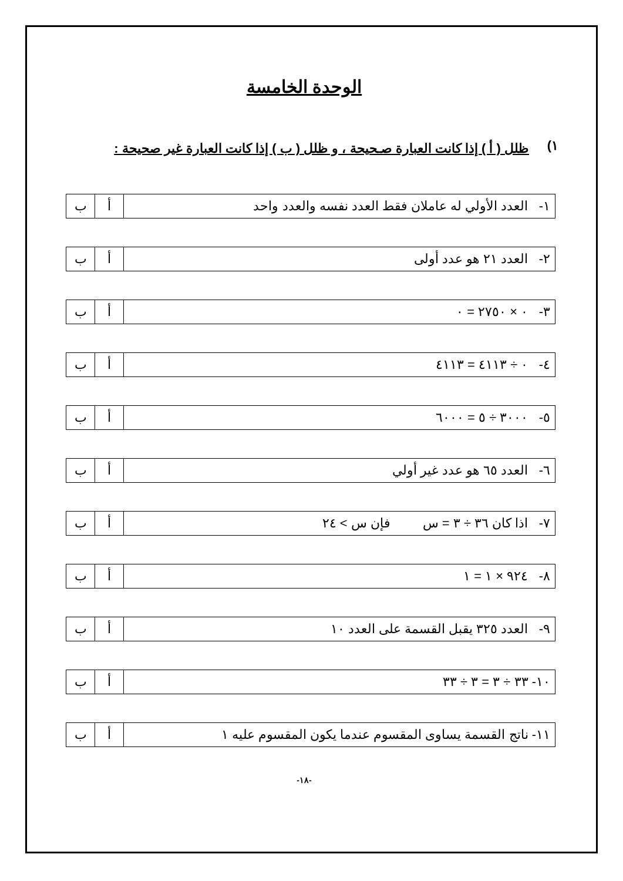الوحدة الخامسة
١)
ظلل ( أ ) إذا كانت العبارة صـحيحة ، و ظلل ( ب ) إذا كانت العبارة غير صحيحة :
| ١- العدد الأولي له عاملان فقط العدد نفسه والعدد واحد | أ | ب |
| ٢- العدد ٢١ هو عدد أولى | أ | ب |
| ٣- ٠ × ٢٧٥٠ = ٠ | أ | ب |
| ٤- ٠ ÷ ٤١١٣ = ٤١١٣ | أ | ب |
| ٥- ٣٠٠٠ ÷ ٥ = ٦٠٠٠ | أ | ب |
| ٦- العدد ٦٥ هو عدد غير أولي | أ | ب |
| ٧- اذا كان ٣٦ ÷ ٣ = س فإن س > ٢٤ | أ | ب |
| ٨- ٩٢٤ × ١ = ١ | أ | ب |
| ٩- العدد ٣٢٥ يقبل القسمة على العدد ١٠ | أ | ب |
| ١٠- ٣٣ ÷ ٣ = ٣ ÷ ٣٣ | أ | ب |
| ١١- ناتج القسمة يساوى المقسوم عندما يكون المقسوم عليه ١ | أ | ب |
-١٨-